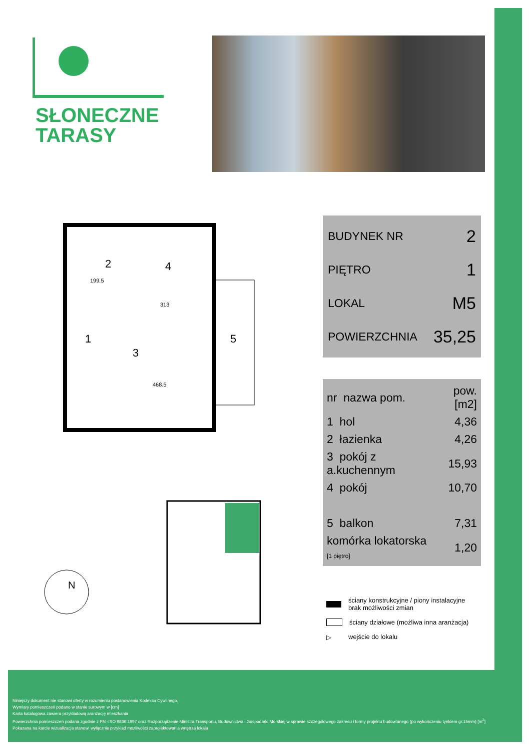SŁONECZNE
TARASY
2
4
1
3
5
199.5
313
468.5
BUDYNEK NR 2
PIĘTRO 1
LOKAL M5
POWIERZCHNIA 35,25
| nr nazwa pom. | pow.[m2] |
| --- | --- |
| 1 hol | 4,36 |
| 2 łazienka | 4,26 |
| 3 pokój z a.kuchennym | 15,93 |
| 4 pokój | 10,70 |
| 5 balkon | 7,31 |
| komórka lokatorska [1 piętro] | 1,20 |
N
ściany konstrukcyjne / piony instalacyjne
brak możliwości zmian
ściany działowe (możliwa inna aranżacja)
▷ wejście do lokalu
Niniejszy dokument nie stanowi oferty w rozumieniu postanowienia Kodeksu Cywilnego.
Wymiary pomieszczeń podano w stanie surowym w [cm]
Karta katalogowa zawiera przykładową aranżację mieszkania
Powierzchnia pomieszczeń podana zgodnie z PN -ISO 9836:1997 oraz Rozporządzenie Ministra Transportu, Budownictwa i Gospodarki Morskiej w sprawie szczegółowego zakresu i formy projektu budowlanego (po wykończeniu tynkiem gr.15mm) [m<sup>2</sup>]
Pokazana na karcie wizualizacja stanowi wyłącznie przykład mozliwości zaprojektowania wnętrza lokalu